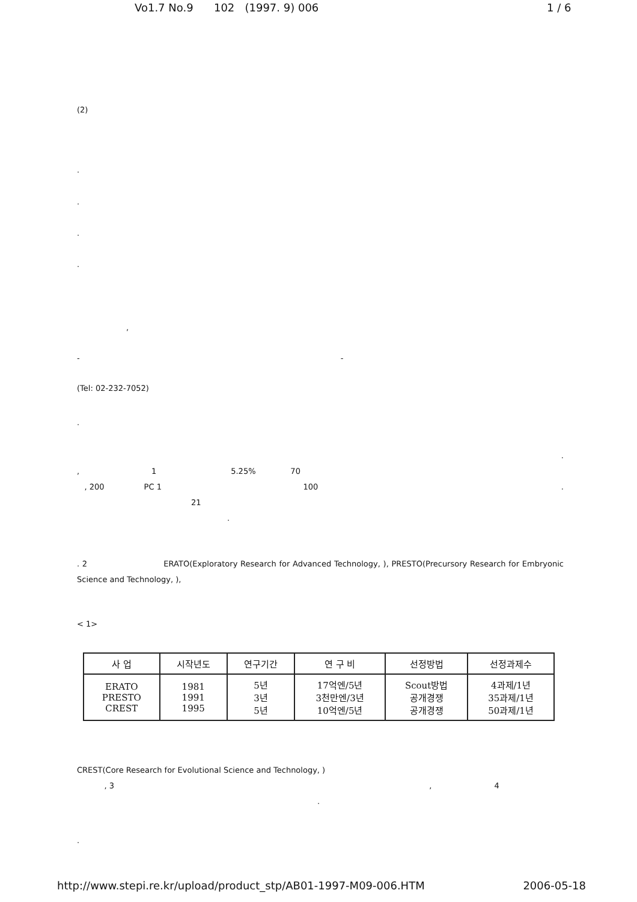Vo1.7 No.9 102 (1997. 9) 006 1 / 6
(2)
.
.
.
.
,
- -
(Tel: 02-232-7052)
.
.
, 1 5.25% 70
, 200 PC 1 100 .
21
.
. 2 ERATO(Exploratory Research for Advanced Technology, ), PRESTO(Precursory Research for Embryonic Science and Technology, ),
< 1>
| 사 업 | 시작년도 | 연구기간 | 연 구 비 | 선정방법 | 선정과제수 |
| --- | --- | --- | --- | --- | --- |
| ERATO PRESTO CREST | 1981 1991 1995 | 5년 3년 5년 | 17억엔/5년 3천만엔/3년 10억엔/5년 | Scout방법 공개경쟁 공개경쟁 | 4과제/1년 35과제/1년 50과제/1년 |
CREST(Core Research for Evolutional Science and Technology, )
, 3 , 4
.
.
http://www.stepi.re.kr/upload/product_stp/AB01-1997-M09-006.HTM 2006-05-18